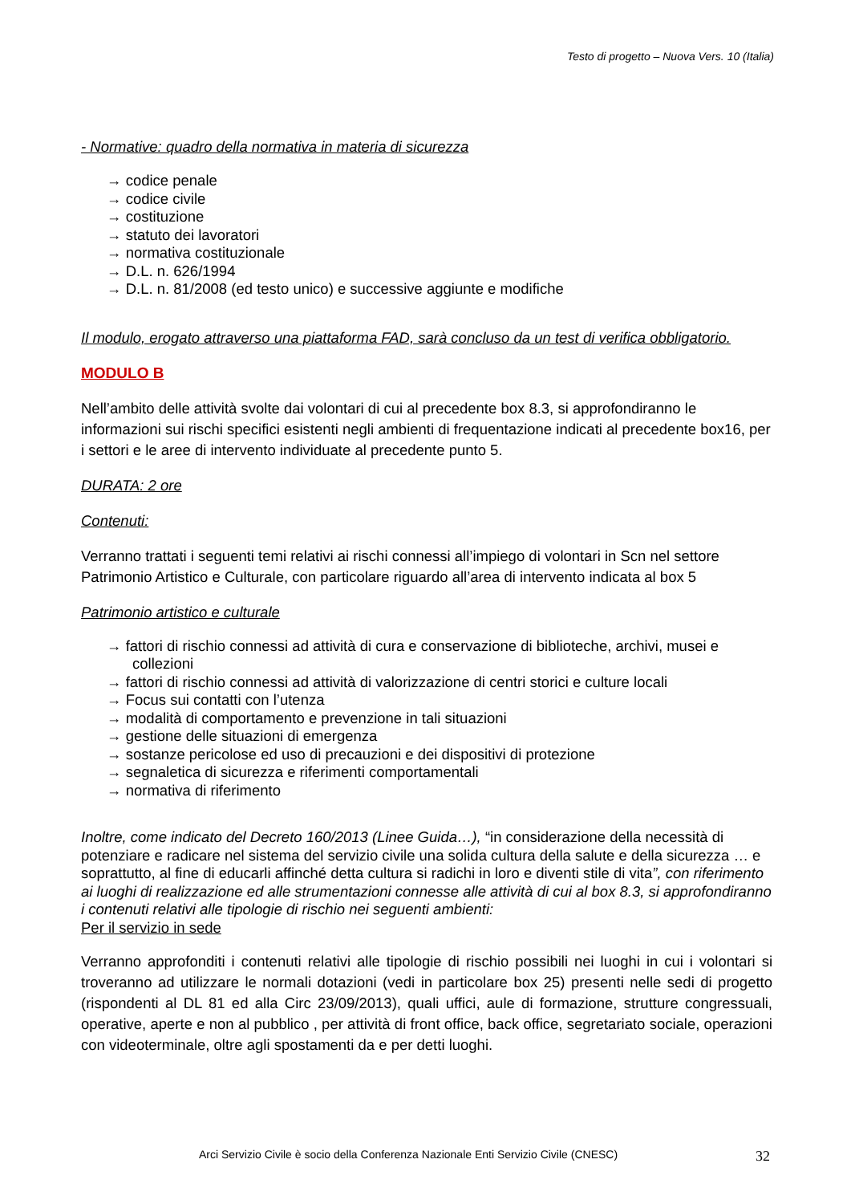Testo di progetto – Nuova Vers. 10 (Italia)
- Normative: quadro della normativa in materia di sicurezza
→ codice penale
→ codice civile
→ costituzione
→ statuto dei lavoratori
→ normativa costituzionale
→ D.L. n. 626/1994
→ D.L. n. 81/2008 (ed testo unico) e successive aggiunte e modifiche
Il modulo, erogato attraverso una piattaforma FAD, sarà concluso da un test di verifica obbligatorio.
MODULO B
Nell’ambito delle attività svolte dai volontari di cui al precedente box 8.3, si approfondiranno le informazioni sui rischi specifici esistenti negli ambienti di frequentazione indicati al precedente box16, per i settori e le aree di intervento individuate al precedente punto 5.
DURATA: 2 ore
Contenuti:
Verranno trattati i seguenti temi relativi ai rischi connessi all’impiego di volontari in Scn nel settore Patrimonio Artistico e Culturale, con particolare riguardo all’area di intervento indicata al box 5
Patrimonio artistico e culturale
→ fattori di rischio connessi ad attività di cura e conservazione di biblioteche, archivi, musei e collezioni
→ fattori di rischio connessi ad attività di valorizzazione di centri storici e culture locali
→ Focus sui contatti con l’utenza
→ modalità di comportamento e prevenzione in tali situazioni
→ gestione delle situazioni di emergenza
→ sostanze pericolose ed uso di precauzioni e dei dispositivi di protezione
→ segnaletica di sicurezza e riferimenti comportamentali
→ normativa di riferimento
Inoltre, come indicato del Decreto 160/2013 (Linee Guida…), “in considerazione della necessità di potenziare e radicare nel sistema del servizio civile una solida cultura della salute e della sicurezza … e soprattutto, al fine di educarli affinché detta cultura si radichi in loro e diventi stile di vita”, con riferimento ai luoghi di realizzazione ed alle strumentazioni connesse alle attività di cui al box 8.3, si approfondiranno i contenuti relativi alle tipologie di rischio nei seguenti ambienti:
Per il servizio in sede
Verranno approfonditi i contenuti relativi alle tipologie di rischio possibili nei luoghi in cui i volontari si troveranno ad utilizzare le normali dotazioni (vedi in particolare box 25) presenti nelle sedi di progetto (rispondenti al DL 81 ed alla Circ 23/09/2013), quali uffici, aule di formazione, strutture congressuali, operative, aperte e non al pubblico , per attività di front office, back office, segretariato sociale, operazioni con videoterminale, oltre agli spostamenti da e per detti luoghi.
Arci Servizio Civile è socio della Conferenza Nazionale Enti Servizio Civile (CNESC)
32